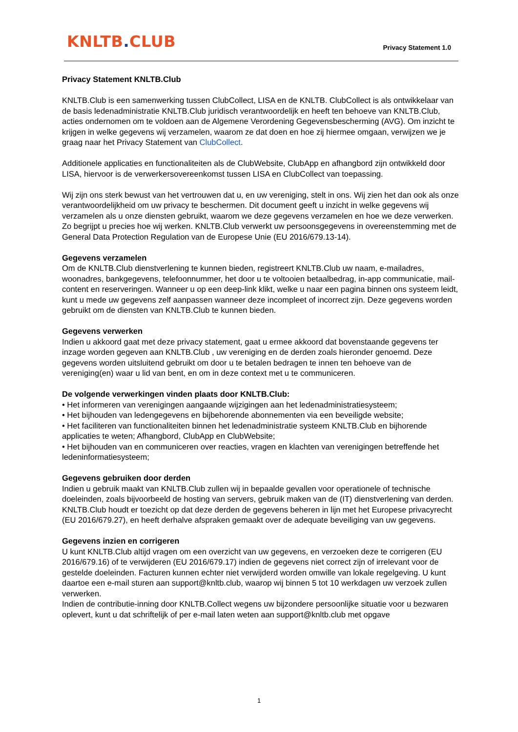KNLTB. CLUB Privacy Statement 1.0
Privacy Statement KNLTB.Club
KNLTB.Club is een samenwerking tussen ClubCollect, LISA en de KNLTB. ClubCollect is als ontwikkelaar van de basis ledenadministratie KNLTB.Club juridisch verantwoordelijk en heeft ten behoeve van KNLTB.Club, acties ondernomen om te voldoen aan de Algemene Verordening Gegevensbescherming (AVG). Om inzicht te krijgen in welke gegevens wij verzamelen, waarom ze dat doen en hoe zij hiermee omgaan, verwijzen we je graag naar het Privacy Statement van ClubCollect.
Additionele applicaties en functionaliteiten als de ClubWebsite, ClubApp en afhangbord zijn ontwikkeld door LISA, hiervoor is de verwerkersovereenkomst tussen LISA en ClubCollect van toepassing.
Wij zijn ons sterk bewust van het vertrouwen dat u, en uw vereniging, stelt in ons. Wij zien het dan ook als onze verantwoordelijkheid om uw privacy te beschermen. Dit document geeft u inzicht in welke gegevens wij verzamelen als u onze diensten gebruikt, waarom we deze gegevens verzamelen en hoe we deze verwerken. Zo begrijpt u precies hoe wij werken. KNLTB.Club verwerkt uw persoonsgegevens in overeenstemming met de General Data Protection Regulation van de Europese Unie (EU 2016/679.13-14).
Gegevens verzamelen
Om de KNLTB.Club dienstverlening te kunnen bieden, registreert KNLTB.Club uw naam, e-mailadres, woonadres, bankgegevens, telefoonnummer, het door u te voltooien betaalbedrag, in-app communicatie, mail-content en reserveringen. Wanneer u op een deep-link klikt, welke u naar een pagina binnen ons systeem leidt, kunt u mede uw gegevens zelf aanpassen wanneer deze incompleet of incorrect zijn. Deze gegevens worden gebruikt om de diensten van KNLTB.Club te kunnen bieden.
Gegevens verwerken
Indien u akkoord gaat met deze privacy statement, gaat u ermee akkoord dat bovenstaande gegevens ter inzage worden gegeven aan KNLTB.Club , uw vereniging en de derden zoals hieronder genoemd. Deze gegevens worden uitsluitend gebruikt om door u te betalen bedragen te innen ten behoeve van de vereniging(en) waar u lid van bent, en om in deze context met u te communiceren.
De volgende verwerkingen vinden plaats door KNLTB.Club:
• Het informeren van verenigingen aangaande wijzigingen aan het ledenadministratiesysteem;
• Het bijhouden van ledengegevens en bijbehorende abonnementen via een beveiligde website;
• Het faciliteren van functionaliteiten binnen het ledenadministratie systeem KNLTB.Club en bijhorende applicaties te weten; Afhangbord, ClubApp en ClubWebsite;
• Het bijhouden van en communiceren over reacties, vragen en klachten van verenigingen betreffende het ledeninformatiesysteem;
Gegevens gebruiken door derden
Indien u gebruik maakt van KNLTB.Club zullen wij in bepaalde gevallen voor operationele of technische doeleinden, zoals bijvoorbeeld de hosting van servers, gebruik maken van de (IT) dienstverlening van derden. KNLTB.Club houdt er toezicht op dat deze derden de gegevens beheren in lijn met het Europese privacyrecht (EU 2016/679.27), en heeft derhalve afspraken gemaakt over de adequate beveiliging van uw gegevens.
Gegevens inzien en corrigeren
U kunt KNLTB.Club altijd vragen om een overzicht van uw gegevens, en verzoeken deze te corrigeren (EU 2016/679.16) of te verwijderen (EU 2016/679.17) indien de gegevens niet correct zijn of irrelevant voor de gestelde doeleinden. Facturen kunnen echter niet verwijderd worden omwille van lokale regelgeving. U kunt daartoe een e-mail sturen aan support@knltb.club, waarop wij binnen 5 tot 10 werkdagen uw verzoek zullen verwerken.
Indien de contributie-inning door KNLTB.Collect wegens uw bijzondere persoonlijke situatie voor u bezwaren oplevert, kunt u dat schriftelijk of per e-mail laten weten aan support@knltb.club met opgave
1